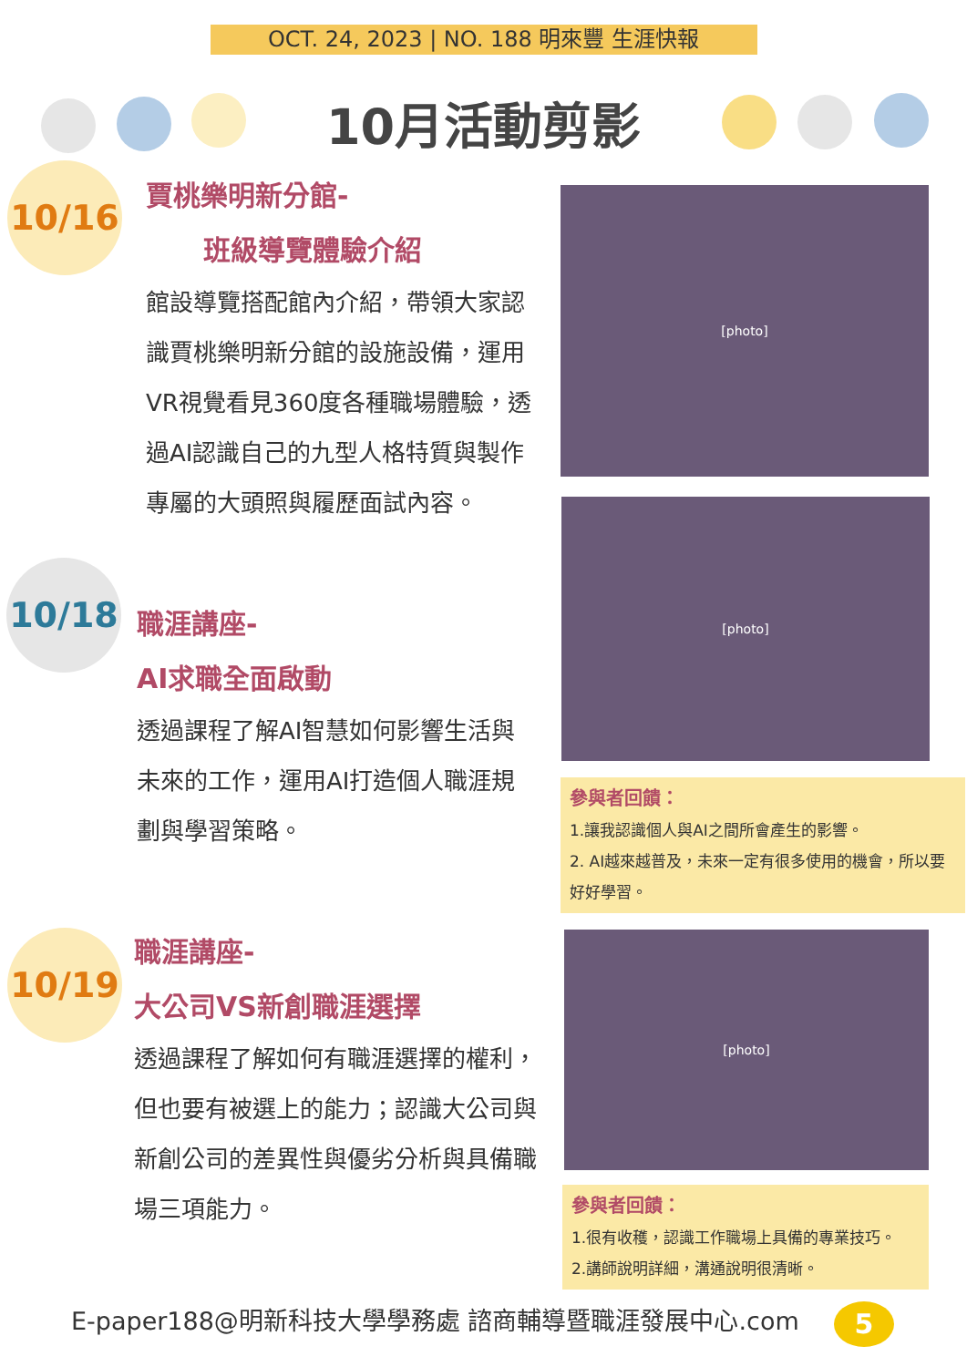OCT. 24, 2023 | NO. 188 明來豐 生涯快報
10月活動剪影
10/16
賈桃樂明新分館-
班級導覽體驗介紹
館設導覽搭配館內介紹，帶領大家認識賈桃樂明新分館的設施設備，運用VR視覺看見360度各種職場體驗，透過AI認識自己的九型人格特質與製作專屬的大頭照與履歷面試內容。
[photo]
10/18
職涯講座-
AI求職全面啟動
透過課程了解AI智慧如何影響生活與未來的工作，運用AI打造個人職涯規劃與學習策略。
[photo]
參與者回饋：
1.讓我認識個人與AI之間所會產生的影響。
2. AI越來越普及，未來一定有很多使用的機會，所以要好好學習。
10/19
職涯講座-
大公司VS新創職涯選擇
透過課程了解如何有職涯選擇的權利，但也要有被選上的能力；認識大公司與新創公司的差異性與優劣分析與具備職場三項能力。
[photo]
參與者回饋：
1.很有收穫，認識工作職場上具備的專業技巧。
2.講師說明詳細，溝通說明很清晰。
E-paper188@明新科技大學學務處 諮商輔導暨職涯發展中心.com
5